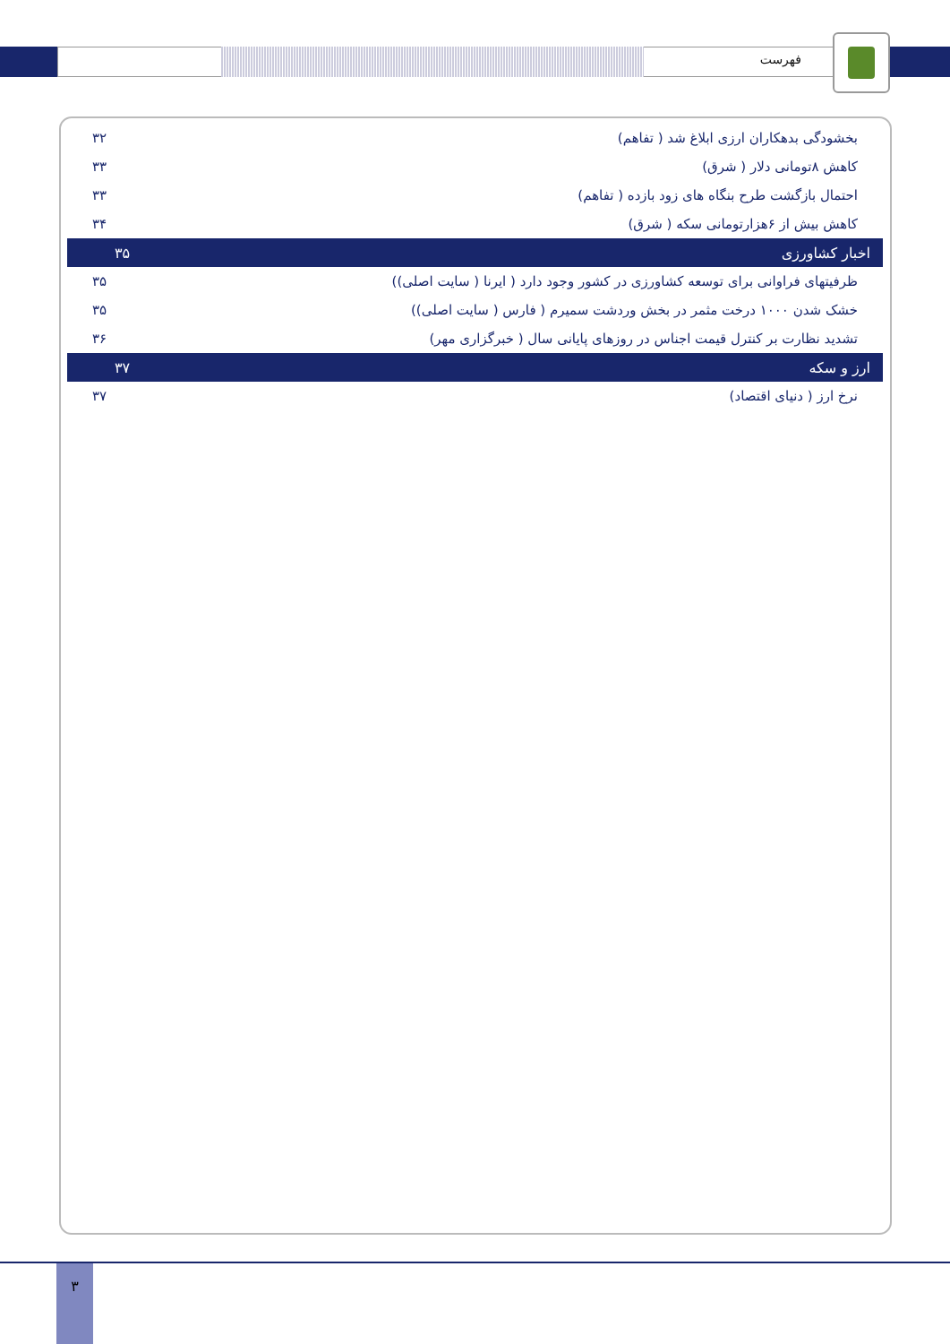فهرست
| بخشودگی بدهکاران ارزی ابلاغ شد ( تفاهم) | ۳۲ |
| کاهش ۸تومانی دلار ( شرق) | ۳۳ |
| احتمال بازگشت طرح بنگاه های زود بازده ( تفاهم) | ۳۳ |
| کاهش بیش از ۶هزارتومانی سکه ( شرق) | ۳۴ |
| اخبار کشاورزی | ۳۵ |
| ظرفیتهای فراوانی برای توسعه کشاورزی در کشور وجود دارد ( ایرنا ( سایت اصلی)) | ۳۵ |
| خشک شدن ۱۰۰۰ درخت مثمر در بخش وردشت سمیرم ( فارس ( سایت اصلی)) | ۳۵ |
| تشدید نظارت بر کنترل قیمت اجناس در روزهای پایانی سال ( خبرگزاری مهر) | ۳۶ |
| ارز و سکه | ۳۷ |
| نرخ ارز ( دنیای اقتصاد) | ۳۷ |
۳